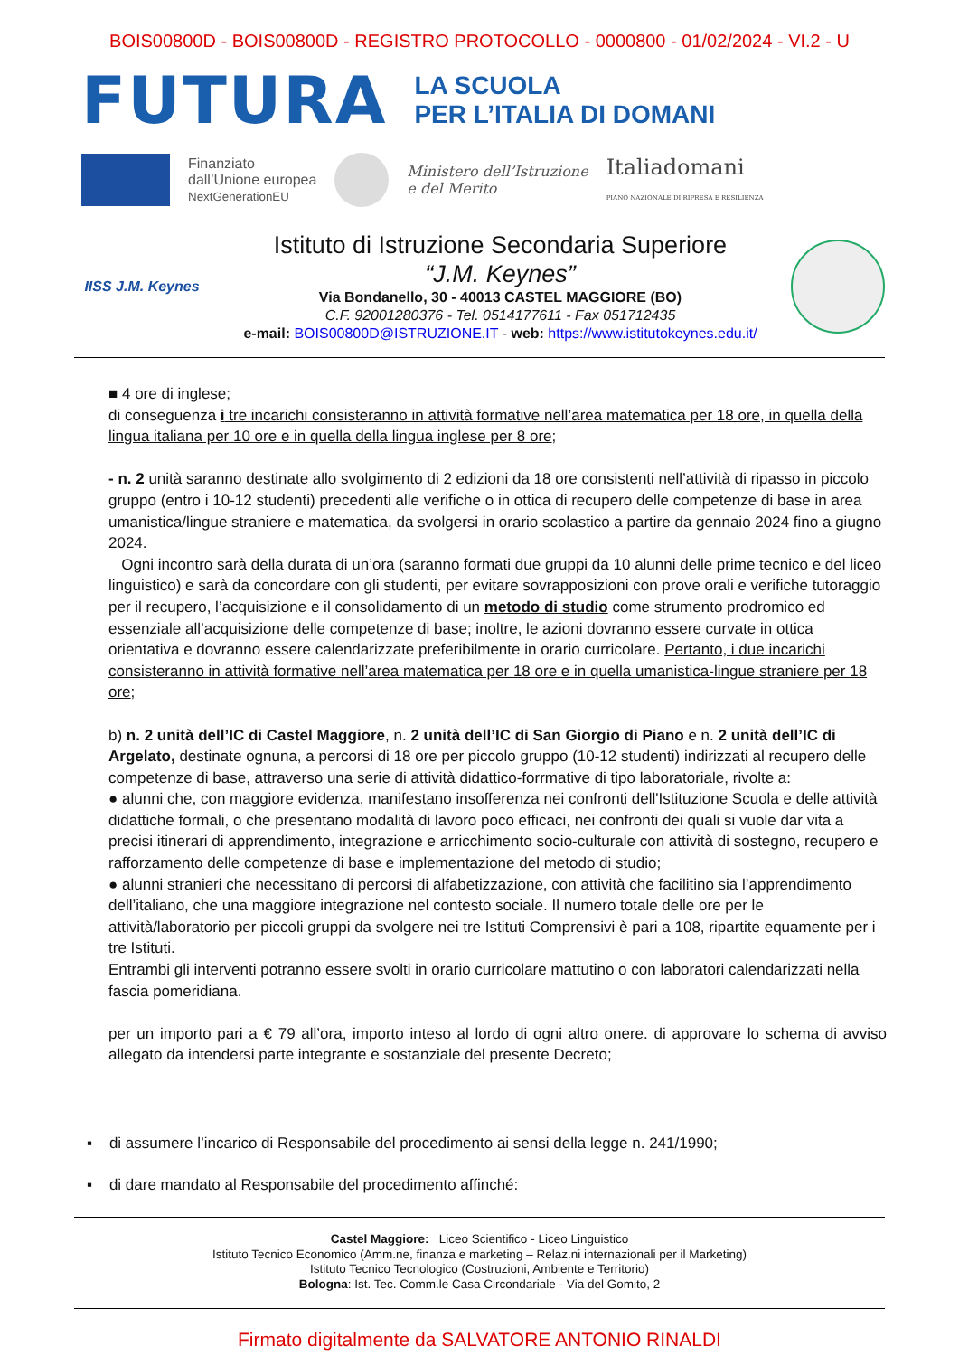BOIS00800D - BOIS00800D - REGISTRO PROTOCOLLO - 0000800 - 01/02/2024 - VI.2 - U
FUTURA
LA SCUOLA
PER L’ITALIA DI DOMANI
Finanziato
dall’Unione europea
NextGenerationEU
Ministero dell’Istruzione
e del Merito
Italiadomani
PIANO NAZIONALE DI RIPRESA E RESILIENZA
IISS J.M. Keynes
Istituto di Istruzione Secondaria Superiore
“J.M. Keynes”
Via Bondanello, 30 - 40013 CASTEL MAGGIORE (BO)
C.F. 92001280376 - Tel. 0514177611 - Fax 051712435
e-mail: BOIS00800D@ISTRUZIONE.IT - web: https://www.istitutokeynes.edu.it/
■ 4 ore di inglese;
di conseguenza i tre incarichi consisteranno in attività formative nell’area matematica per 18 ore, in quella della lingua italiana per 10 ore e in quella della lingua inglese per 8 ore;
- n. 2 unità saranno destinate allo svolgimento di 2 edizioni da 18 ore consistenti nell’attività di ripasso in piccolo gruppo (entro i 10-12 studenti) precedenti alle verifiche o in ottica di recupero delle competenze di base in area umanistica/lingue straniere e matematica, da svolgersi in orario scolastico a partire da gennaio 2024 fino a giugno 2024.
Ogni incontro sarà della durata di un’ora (saranno formati due gruppi da 10 alunni delle prime tecnico e del liceo linguistico) e sarà da concordare con gli studenti, per evitare sovrapposizioni con prove orali e verifiche tutoraggio per il recupero, l’acquisizione e il consolidamento di un metodo di studio come strumento prodromico ed essenziale all’acquisizione delle competenze di base; inoltre, le azioni dovranno essere curvate in ottica orientativa e dovranno essere calendarizzate preferibilmente in orario curricolare. Pertanto, i due incarichi consisteranno in attività formative nell’area matematica per 18 ore e in quella umanistica-lingue straniere per 18 ore;
b) n. 2 unità dell’IC di Castel Maggiore, n. 2 unità dell’IC di San Giorgio di Piano e n. 2 unità dell’IC di Argelato, destinate ognuna, a percorsi di 18 ore per piccolo gruppo (10-12 studenti) indirizzati al recupero delle competenze di base, attraverso una serie di attività didattico-forrmative di tipo laboratoriale, rivolte a:
● alunni che, con maggiore evidenza, manifestano insofferenza nei confronti dell'Istituzione Scuola e delle attività didattiche formali, o che presentano modalità di lavoro poco efficaci, nei confronti dei quali si vuole dar vita a precisi itinerari di apprendimento, integrazione e arricchimento socio-culturale con attività di sostegno, recupero e rafforzamento delle competenze di base e implementazione del metodo di studio;
● alunni stranieri che necessitano di percorsi di alfabetizzazione, con attività che facilitino sia l’apprendimento dell’italiano, che una maggiore integrazione nel contesto sociale. Il numero totale delle ore per le attività/laboratorio per piccoli gruppi da svolgere nei tre Istituti Comprensivi è pari a 108, ripartite equamente per i tre Istituti.
Entrambi gli interventi potranno essere svolti in orario curricolare mattutino o con laboratori calendarizzati nella fascia pomeridiana.
per un importo pari a € 79 all’ora, importo inteso al lordo di ogni altro onere. di approvare lo schema di avviso allegato da intendersi parte integrante e sostanziale del presente Decreto;
▪ di assumere l’incarico di Responsabile del procedimento ai sensi della legge n. 241/1990;
▪ di dare mandato al Responsabile del procedimento affinché:
Castel Maggiore: Liceo Scientifico - Liceo Linguistico
Istituto Tecnico Economico (Amm.ne, finanza e marketing – Relaz.ni internazionali per il Marketing)
Istituto Tecnico Tecnologico (Costruzioni, Ambiente e Territorio)
Bologna: Ist. Tec. Comm.le Casa Circondariale - Via del Gomito, 2
Firmato digitalmente da SALVATORE ANTONIO RINALDI